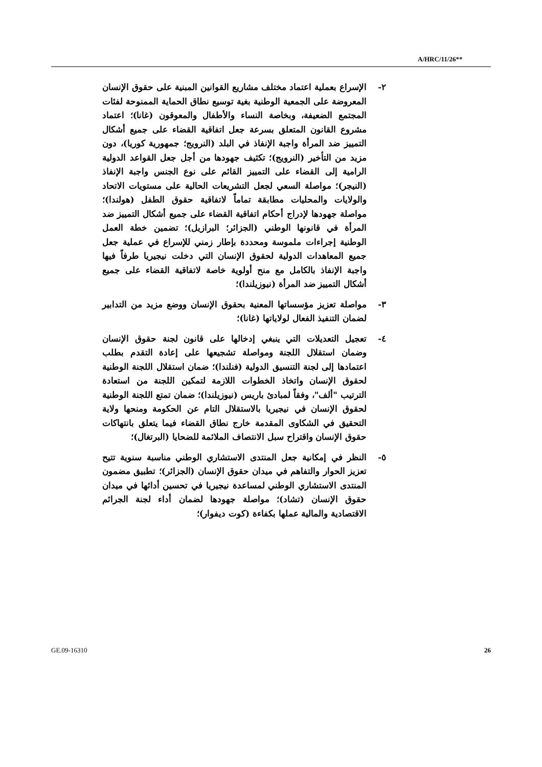A/HRC/11/26**
٢- الإسراع بعملية اعتماد مختلف مشاريع القوانين المبنية على حقوق الإنسان المعروضة على الجمعية الوطنية بغية توسيع نطاق الحماية الممنوحة لفئات المجتمع الضعيفة، وبخاصة النساء والأطفال والمعوقون (غانا)؛ اعتماد مشروع القانون المتعلق بسرعة جعل اتفاقية القضاء على جميع أشكال التمييز ضد المرأة واجبة الإنفاذ في البلد (النرويج؛ جمهورية كوريا)، دون مزيد من التأخير (النرويج)؛ تكثيف جهودها من أجل جعل القواعد الدولية الرامية إلى القضاء على التمييز القائم على نوع الجنس واجبة الإنفاذ (النيجر)؛ مواصلة السعي لجعل التشريعات الحالية على مستويات الاتحاد والولايات والمحليات مطابقة تماماً لاتفاقية حقوق الطفل (هولندا)؛ مواصلة جهودها لإدراج أحكام اتفاقية القضاء على جميع أشكال التمييز ضد المرأة في قانونها الوطني (الجزائر؛ البرازيل)؛ تضمين خطة العمل الوطنية إجراءات ملموسة ومحددة بإطار زمني للإسراع في عملية جعل جميع المعاهدات الدولية لحقوق الإنسان التي دخلت نيجيريا طرفاً فيها واجبة الإنفاذ بالكامل مع منح أولوية خاصة لاتفاقية القضاء على جميع أشكال التمييز ضد المرأة (نيوزيلندا)؛
٣- مواصلة تعزيز مؤسساتها المعنية بحقوق الإنسان ووضع مزيد من التدابير لضمان التنفيذ الفعال لولاياتها (غانا)؛
٤- تعجيل التعديلات التي ينبغي إدخالها على قانون لجنة حقوق الإنسان وضمان استقلال اللجنة ومواصلة تشجيعها على إعادة التقدم بطلب اعتمادها إلى لجنة التنسيق الدولية (فنلندا)؛ ضمان استقلال اللجنة الوطنية لحقوق الإنسان واتخاذ الخطوات اللازمة لتمكين اللجنة من استعادة الترتيب "ألف"، وفقاً لمبادئ باريس (نيوزيلندا)؛ ضمان تمتع اللجنة الوطنية لحقوق الإنسان في نيجيريا بالاستقلال التام عن الحكومة ومنحها ولاية التحقيق في الشكاوى المقدمة خارج نطاق القضاء فيما يتعلق بانتهاكات حقوق الإنسان واقتراح سبل الانتصاف الملائمة للضحايا (البرتغال)؛
٥- النظر في إمكانية جعل المنتدى الاستشاري الوطني مناسبة سنوية تتيح تعزيز الحوار والتفاهم في ميدان حقوق الإنسان (الجزائر)؛ تطبيق مضمون المنتدى الاستشاري الوطني لمساعدة نيجيريا في تحسين أدائها في ميدان حقوق الإنسان (تشاد)؛ مواصلة جهودها لضمان أداء لجنة الجرائم الاقتصادية والمالية عملها بكفاءة (كوت ديفوار)؛
GE.09-16310 26